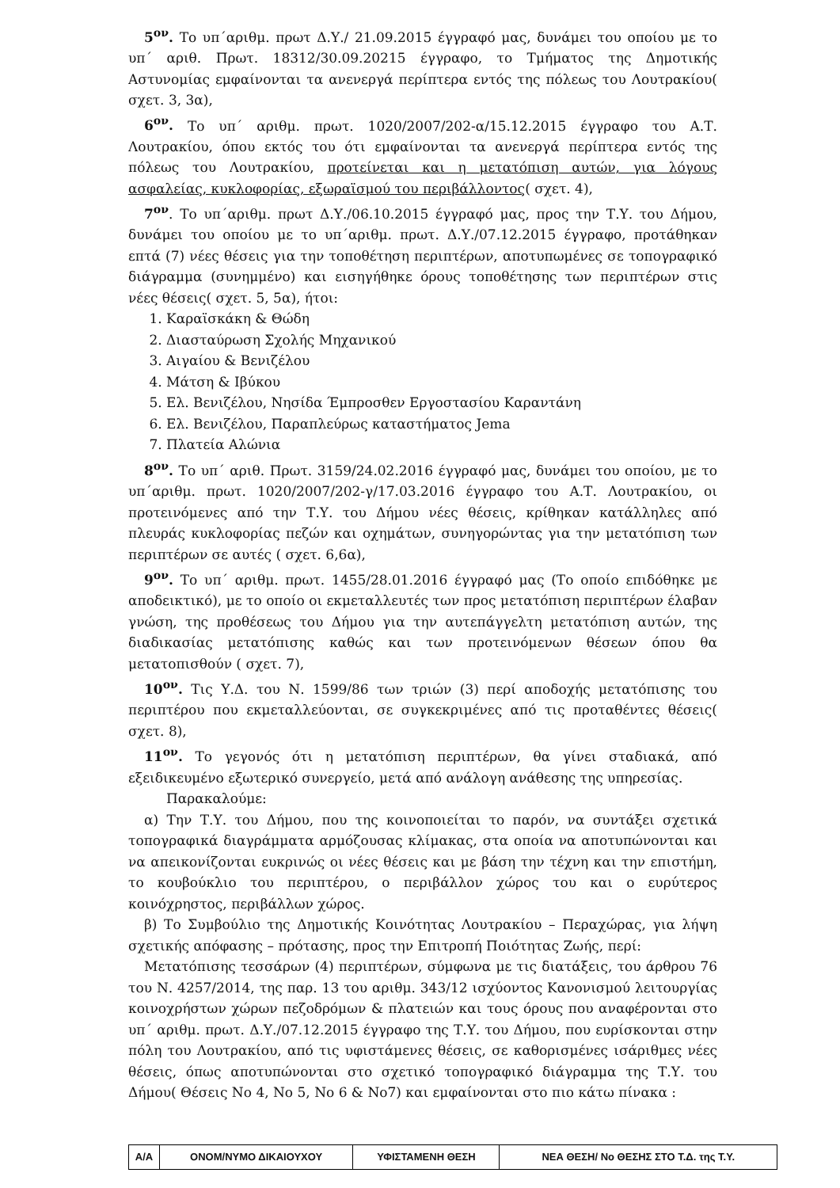5<sup>ον</sup>. Το υπ΄αριθμ. πρωτ Δ.Υ./ 21.09.2015 έγγραφό μας, δυνάμει του οποίου με το υπ΄ αριθ. Πρωτ. 18312/30.09.20215 έγγραφο, το Τμήματος της Δημοτικής Αστυνομίας εμφαίνονται τα ανενεργά περίπτερα εντός της πόλεως του Λουτρακίου( σχετ. 3, 3α),
6<sup>ον</sup>. Το υπ΄ αριθμ. πρωτ. 1020/2007/202-α/15.12.2015 έγγραφο του Α.Τ. Λουτρακίου, όπου εκτός του ότι εμφαίνονται τα ανενεργά περίπτερα εντός της πόλεως του Λουτρακίου, προτείνεται και η μετατόπιση αυτών, για λόγους ασφαλείας, κυκλοφορίας, εξωραϊσμού του περιβάλλοντος( σχετ. 4),
7<sup>ον</sup>. Το υπ΄αριθμ. πρωτ Δ.Υ./06.10.2015 έγγραφό μας, προς την Τ.Υ. του Δήμου, δυνάμει του οποίου με το υπ΄αριθμ. πρωτ. Δ.Υ./07.12.2015 έγγραφο, προτάθηκαν επτά (7) νέες θέσεις για την τοποθέτηση περιπτέρων, αποτυπωμένες σε τοπογραφικό διάγραμμα (συνημμένο) και εισηγήθηκε όρους τοποθέτησης των περιπτέρων στις νέες θέσεις( σχετ. 5, 5α), ήτοι:
1. Καραϊσκάκη & Θώδη
2. Διασταύρωση Σχολής Μηχανικού
3. Αιγαίου & Βενιζέλου
4. Μάτση & Ιβύκου
5. Ελ. Βενιζέλου, Νησίδα Έμπροσθεν Εργοστασίου Καραντάνη
6. Ελ. Βενιζέλου, Παραπλεύρως καταστήματος Jema
7. Πλατεία Αλώνια
8<sup>ον</sup>. Το υπ΄ αριθ. Πρωτ. 3159/24.02.2016 έγγραφό μας, δυνάμει του οποίου, με το υπ΄αριθμ. πρωτ. 1020/2007/202-γ/17.03.2016 έγγραφο του Α.Τ. Λουτρακίου, οι προτεινόμενες από την Τ.Υ. του Δήμου νέες θέσεις, κρίθηκαν κατάλληλες από πλευράς κυκλοφορίας πεζών και οχημάτων, συνηγορώντας για την μετατόπιση των περιπτέρων σε αυτές ( σχετ. 6,6α),
9<sup>ον</sup>. Το υπ΄ αριθμ. πρωτ. 1455/28.01.2016 έγγραφό μας (Το οποίο επιδόθηκε με αποδεικτικό), με το οποίο οι εκμεταλλευτές των προς μετατόπιση περιπτέρων έλαβαν γνώση, της προθέσεως του Δήμου για την αυτεπάγγελτη μετατόπιση αυτών, της διαδικασίας μετατόπισης καθώς και των προτεινόμενων θέσεων όπου θα μετατοπισθούν ( σχετ. 7),
10<sup>ον</sup>. Τις Υ.Δ. του Ν. 1599/86 των τριών (3) περί αποδοχής μετατόπισης του περιπτέρου που εκμεταλλεύονται, σε συγκεκριμένες από τις προταθέντες θέσεις( σχετ. 8),
11<sup>ον</sup>. Το γεγονός ότι η μετατόπιση περιπτέρων, θα γίνει σταδιακά, από εξειδικευμένο εξωτερικό συνεργείο, μετά από ανάλογη ανάθεσης της υπηρεσίας.
Παρακαλούμε:
α) Την Τ.Υ. του Δήμου, που της κοινοποιείται το παρόν, να συντάξει σχετικά τοπογραφικά διαγράμματα αρμόζουσας κλίμακας, στα οποία να αποτυπώνονται και να απεικονίζονται ευκρινώς οι νέες θέσεις και με βάση την τέχνη και την επιστήμη, το κουβούκλιο του περιπτέρου, ο περιβάλλον χώρος του και ο ευρύτερος κοινόχρηστος, περιβάλλων χώρος.
β) Το Συμβούλιο της Δημοτικής Κοινότητας Λουτρακίου – Περαχώρας, για λήψη σχετικής απόφασης – πρότασης, προς την Επιτροπή Ποιότητας Ζωής, περί:
Μετατόπισης τεσσάρων (4) περιπτέρων, σύμφωνα με τις διατάξεις, του άρθρου 76 του Ν. 4257/2014, της παρ. 13 του αριθμ. 343/12 ισχύοντος Κανονισμού λειτουργίας κοινοχρήστων χώρων πεζοδρόμων & πλατειών και τους όρους που αναφέρονται στο υπ΄ αριθμ. πρωτ. Δ.Υ./07.12.2015 έγγραφο της Τ.Υ. του Δήμου, που ευρίσκονται στην πόλη του Λουτρακίου, από τις υφιστάμενες θέσεις, σε καθορισμένες ισάριθμες νέες θέσεις, όπως αποτυπώνονται στο σχετικό τοπογραφικό διάγραμμα της Τ.Υ. του Δήμου( Θέσεις Νο 4, Νο 5, Νο 6 & Νο7) και εμφαίνονται στο πιο κάτω πίνακα :
| Α/Α | ΟΝΟΜ/ΝΥΜΟ ΔΙΚΑΙΟΥΧΟΥ | ΥΦΙΣΤΑΜΕΝΗ ΘΕΣΗ | ΝΕΑ ΘΕΣΗ/ Νο ΘΕΣΗΣ ΣΤΟ Τ.Δ. της Τ.Υ. |
| --- | --- | --- | --- |